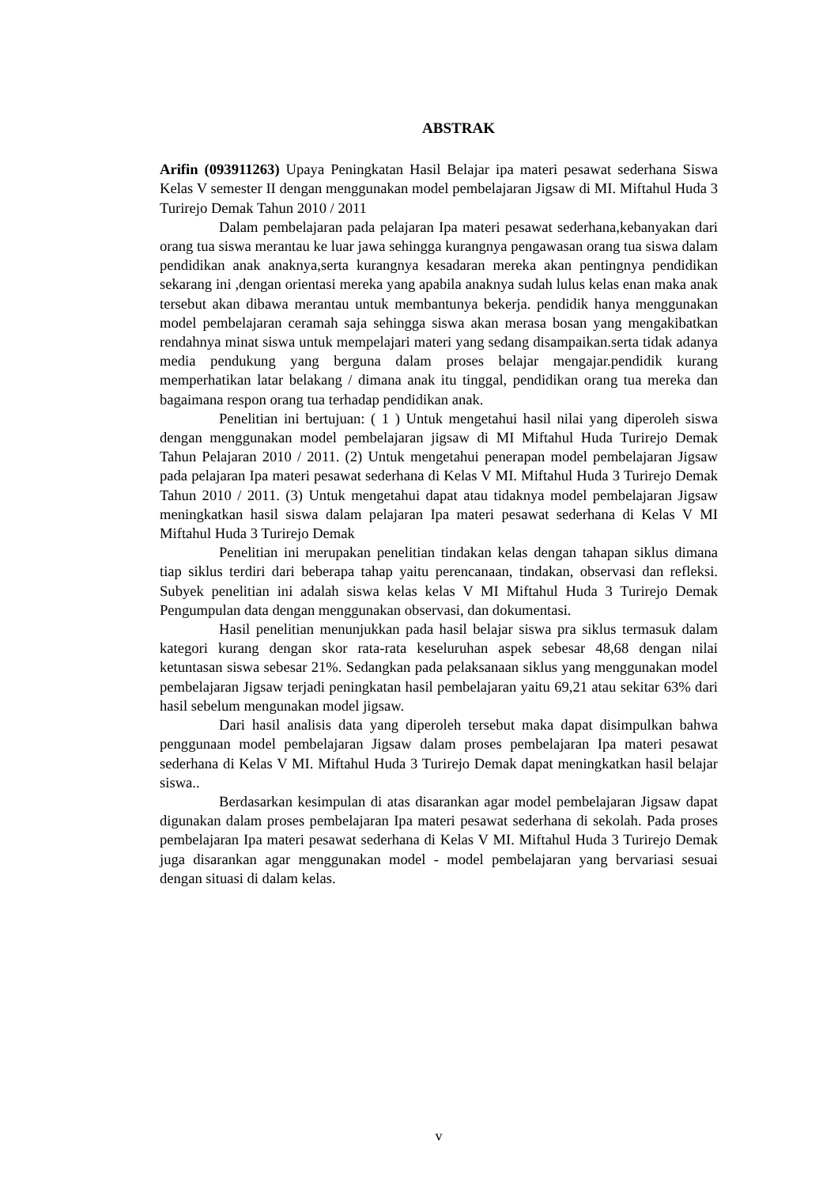ABSTRAK
Arifin (093911263) Upaya Peningkatan Hasil Belajar ipa materi pesawat sederhana Siswa Kelas V semester II dengan menggunakan model pembelajaran Jigsaw di MI. Miftahul Huda 3 Turirejo Demak Tahun 2010 / 2011
Dalam pembelajaran pada pelajaran Ipa materi pesawat sederhana,kebanyakan dari orang tua siswa merantau ke luar jawa sehingga kurangnya pengawasan orang tua siswa dalam pendidikan anak anaknya,serta kurangnya kesadaran mereka akan pentingnya pendidikan sekarang ini ,dengan orientasi mereka yang apabila anaknya sudah lulus kelas enan maka anak tersebut akan dibawa merantau untuk membantunya bekerja. pendidik hanya menggunakan model pembelajaran ceramah saja sehingga siswa akan merasa bosan yang mengakibatkan rendahnya minat siswa untuk mempelajari materi yang sedang disampaikan.serta tidak adanya media pendukung yang berguna dalam proses belajar mengajar.pendidik kurang memperhatikan latar belakang / dimana anak itu tinggal, pendidikan orang tua mereka dan bagaimana respon orang tua terhadap pendidikan anak.
Penelitian ini bertujuan: ( 1 ) Untuk mengetahui hasil nilai yang diperoleh siswa dengan menggunakan model pembelajaran jigsaw di MI Miftahul Huda Turirejo Demak Tahun Pelajaran 2010 / 2011. (2) Untuk mengetahui penerapan model pembelajaran Jigsaw pada pelajaran Ipa materi pesawat sederhana di Kelas V MI. Miftahul Huda 3 Turirejo Demak Tahun 2010 / 2011. (3) Untuk mengetahui dapat atau tidaknya model pembelajaran Jigsaw meningkatkan hasil siswa dalam pelajaran Ipa materi pesawat sederhana di Kelas V MI Miftahul Huda 3 Turirejo Demak
Penelitian ini merupakan penelitian tindakan kelas dengan tahapan siklus dimana tiap siklus terdiri dari beberapa tahap yaitu perencanaan, tindakan, observasi dan refleksi. Subyek penelitian ini adalah siswa kelas kelas V MI Miftahul Huda 3 Turirejo Demak Pengumpulan data dengan menggunakan observasi, dan dokumentasi.
Hasil penelitian menunjukkan pada hasil belajar siswa pra siklus termasuk dalam kategori kurang dengan skor rata-rata keseluruhan aspek sebesar 48,68 dengan nilai ketuntasan siswa sebesar 21%. Sedangkan pada pelaksanaan siklus yang menggunakan model pembelajaran Jigsaw terjadi peningkatan hasil pembelajaran yaitu 69,21 atau sekitar 63% dari hasil sebelum mengunakan model jigsaw.
Dari hasil analisis data yang diperoleh tersebut maka dapat disimpulkan bahwa penggunaan model pembelajaran Jigsaw dalam proses pembelajaran Ipa materi pesawat sederhana di Kelas V MI. Miftahul Huda 3 Turirejo Demak dapat meningkatkan hasil belajar siswa..
Berdasarkan kesimpulan di atas disarankan agar model pembelajaran Jigsaw dapat digunakan dalam proses pembelajaran Ipa materi pesawat sederhana di sekolah. Pada proses pembelajaran Ipa materi pesawat sederhana di Kelas V MI. Miftahul Huda 3 Turirejo Demak juga disarankan agar menggunakan model - model pembelajaran yang bervariasi sesuai dengan situasi di dalam kelas.
v